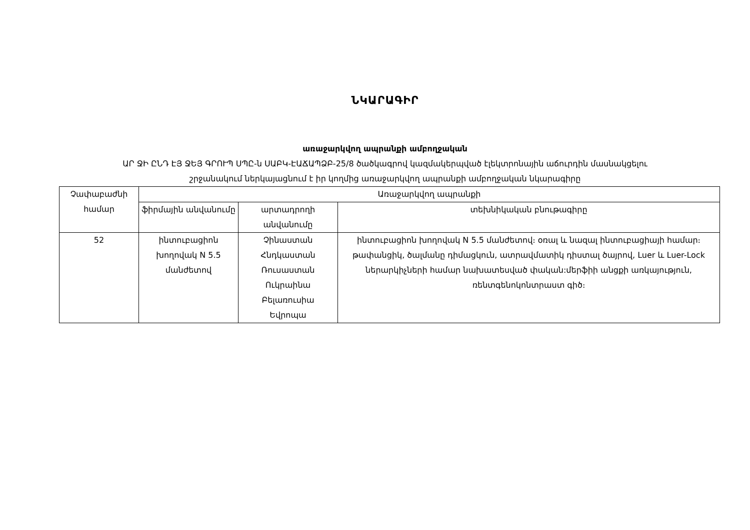ՆԿԱՐԱԳԻՐ
առաջարկվող ապրանքի ամբողջական
ԱՐ ՋԻ ԸՆԴ ԷՅ ՋԵՅ ԳՐՈՒՊ ՍՊԸ-ն ՍԱԲԿ-ԷԱՃԱՊՁԲ-25/8 ծածկագրով կազմակերպված էլեկտրոնային աճուրդին մասնակցելու
շրջանակում ներկայացնում է իր կողմից առաջարկվող ապրանքի ամբողջական նկարագիրը
| Չափաբաժնի համար | Առաջարկվող ապրանքի | | |
| --- | --- | --- | --- |
| | ֆիրմային անվանումը | արտադրողի անվանումը | տեխնիկական բնութագիրը |
| 52 | ինտուբացիոն խողովակ N 5.5 մանժետով | Չինաստան Հնդկաստան Ռուսաստան Ուկրաինա Բելառուսիա Եվրոպա | ինտուբացիոն խողովակ N 5.5 մանժետով։ օռալ և նազալ ինտուբացիայի համար։ թափանցիկ, ծալմանը դիմացկուն, ատրավմատիկ դիստալ ծայրով, Luer և Luer-Lock ներարկիչների համար նախատեսված փական:մերֆիի անցքի առկայություն, ռենտգենոկոնտրաստ գիծ։ |